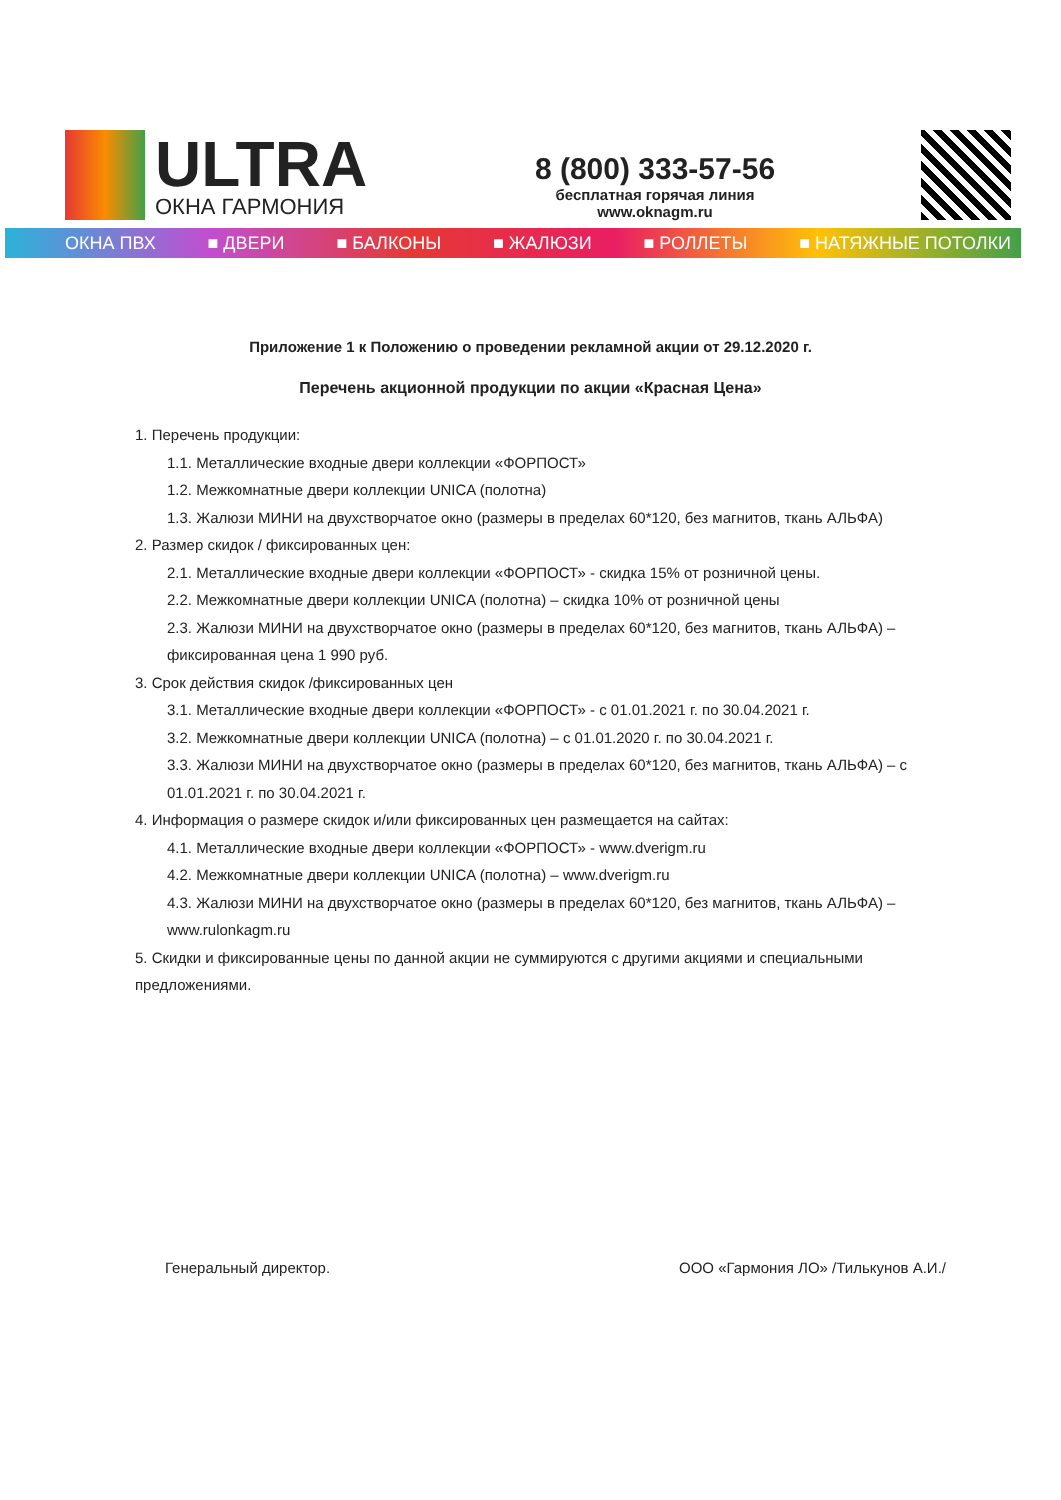ULTRA
ОКНА ГАРМОНИЯ
8 (800) 333-57-56
бесплатная горячая линия
www.oknagm.ru
ОКНА ПВХ ■ ДВЕРИ ■ БАЛКОНЫ ■ ЖАЛЮЗИ ■ РОЛЛЕТЫ ■ НАТЯЖНЫЕ ПОТОЛКИ
Приложение 1 к Положению о проведении рекламной акции от 29.12.2020 г.
Перечень акционной продукции по акции «Красная Цена»
1. Перечень продукции:
1.1. Металлические входные двери коллекции «ФОРПОСТ»
1.2. Межкомнатные двери коллекции UNICA (полотна)
1.3. Жалюзи МИНИ на двухстворчатое окно (размеры в пределах 60*120, без магнитов, ткань АЛЬФА)
2. Размер скидок / фиксированных цен:
2.1. Металлические входные двери коллекции «ФОРПОСТ» - скидка 15% от розничной цены.
2.2. Межкомнатные двери коллекции UNICA (полотна) – скидка 10% от розничной цены
2.3. Жалюзи МИНИ на двухстворчатое окно (размеры в пределах 60*120, без магнитов, ткань АЛЬФА) – фиксированная цена 1 990 руб.
3. Срок действия скидок /фиксированных цен
3.1. Металлические входные двери коллекции «ФОРПОСТ» - с 01.01.2021 г. по 30.04.2021 г.
3.2. Межкомнатные двери коллекции UNICA (полотна) – с 01.01.2020 г. по 30.04.2021 г.
3.3. Жалюзи МИНИ на двухстворчатое окно (размеры в пределах 60*120, без магнитов, ткань АЛЬФА) – с 01.01.2021 г. по 30.04.2021 г.
4. Информация о размере скидок и/или фиксированных цен размещается на сайтах:
4.1. Металлические входные двери коллекции «ФОРПОСТ» - www.dverigm.ru
4.2. Межкомнатные двери коллекции UNICA (полотна) – www.dverigm.ru
4.3. Жалюзи МИНИ на двухстворчатое окно (размеры в пределах 60*120, без магнитов, ткань АЛЬФА) – www.rulonkagm.ru
5. Скидки и фиксированные цены по данной акции не суммируются с другими акциями и специальными предложениями.
Генеральный директор. ООО «Гармония ЛО» /Тилькунов А.И./